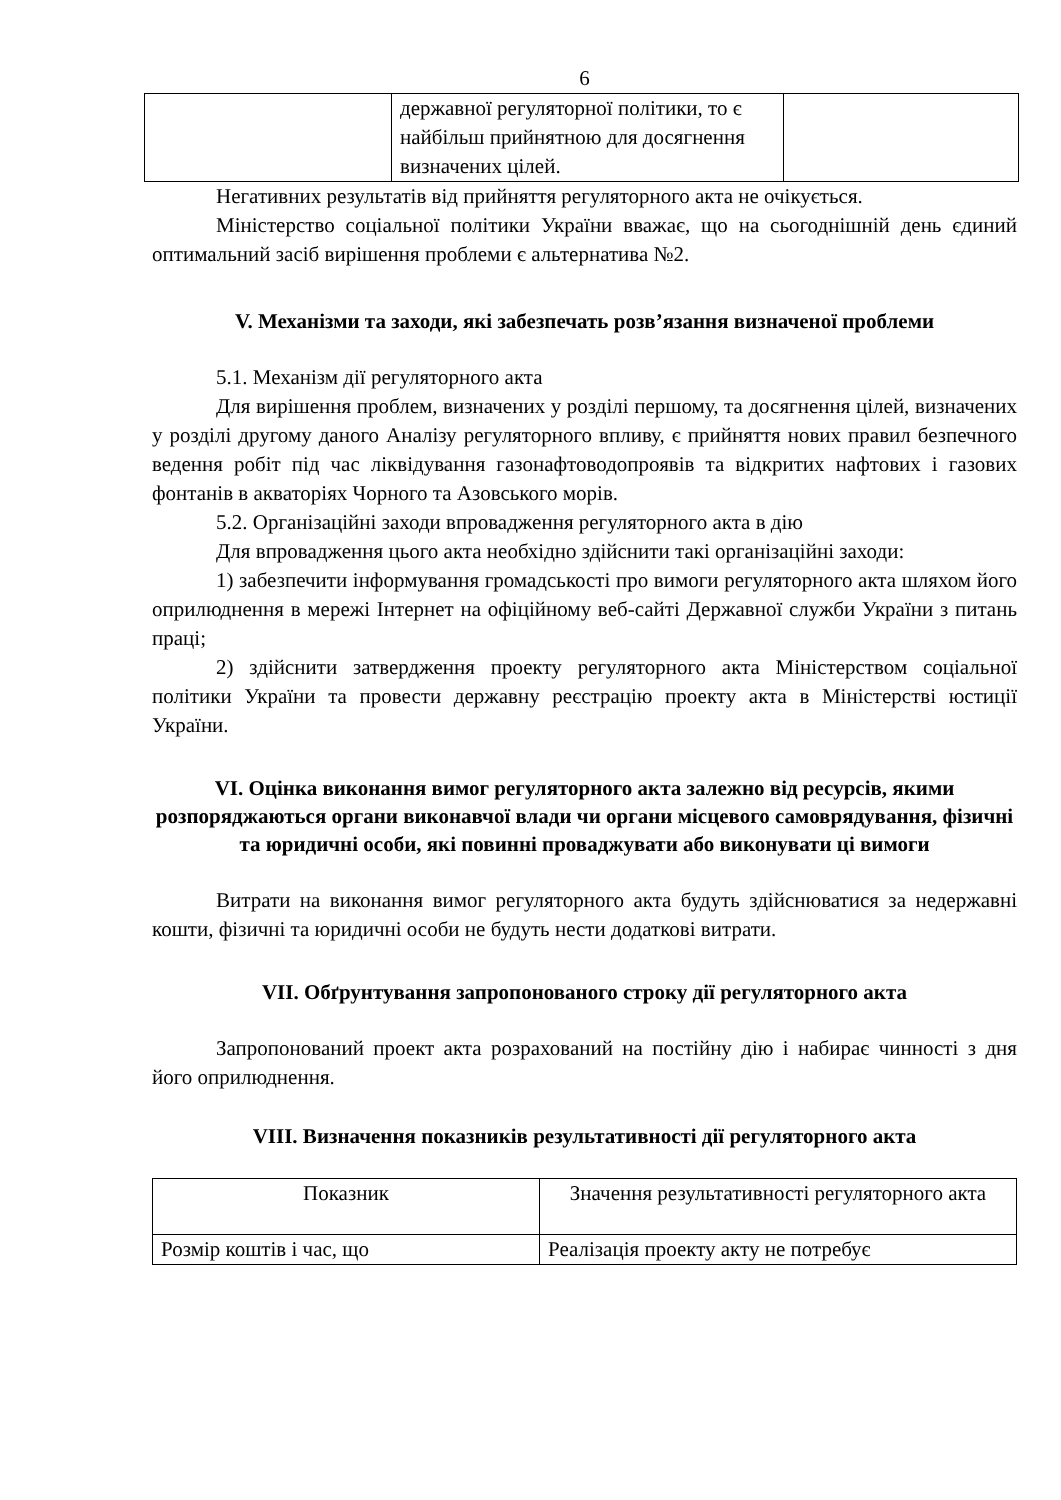6
| | державної регуляторної політики, то є найбільш прийнятною для досягнення визначених цілей. | |
Негативних результатів від прийняття регуляторного акта не очікується.
Міністерство соціальної політики України вважає, що на сьогоднішній день єдиний оптимальний засіб вирішення проблеми є альтернатива №2.
V. Механізми та заходи, які забезпечать розв’язання визначеної проблеми
5.1. Механізм дії регуляторного акта
Для вирішення проблем, визначених у розділі першому, та досягнення цілей, визначених у розділі другому даного Аналізу регуляторного впливу, є прийняття нових правил безпечного ведення робіт під час ліквідування газонафтоводопроявів та відкритих нафтових і газових фонтанів в акваторіях Чорного та Азовського морів.
5.2. Організаційні заходи впровадження регуляторного акта в дію
Для впровадження цього акта необхідно здійснити такі організаційні заходи:
1) забезпечити інформування громадськості про вимоги регуляторного акта шляхом його оприлюднення в мережі Інтернет на офіційному веб-сайті Державної служби України з питань праці;
2) здійснити затвердження проекту регуляторного акта Міністерством соціальної політики України та провести державну реєстрацію проекту акта в Міністерстві юстиції України.
VI. Оцінка виконання вимог регуляторного акта залежно від ресурсів, якими розпоряджаються органи виконавчої влади чи органи місцевого самоврядування, фізичні та юридичні особи, які повинні проваджувати або виконувати ці вимоги
Витрати на виконання вимог регуляторного акта будуть здійснюватися за недержавні кошти, фізичні та юридичні особи не будуть нести додаткові витрати.
VII. Обґрунтування запропонованого строку дії регуляторного акта
Запропонований проект акта розрахований на постійну дію і набирає чинності з дня його оприлюднення.
VIII. Визначення показників результативності дії регуляторного акта
| Показник | Значення результативності регуляторного акта |
| Розмір коштів і час, що | Реалізація проекту акту не потребує |